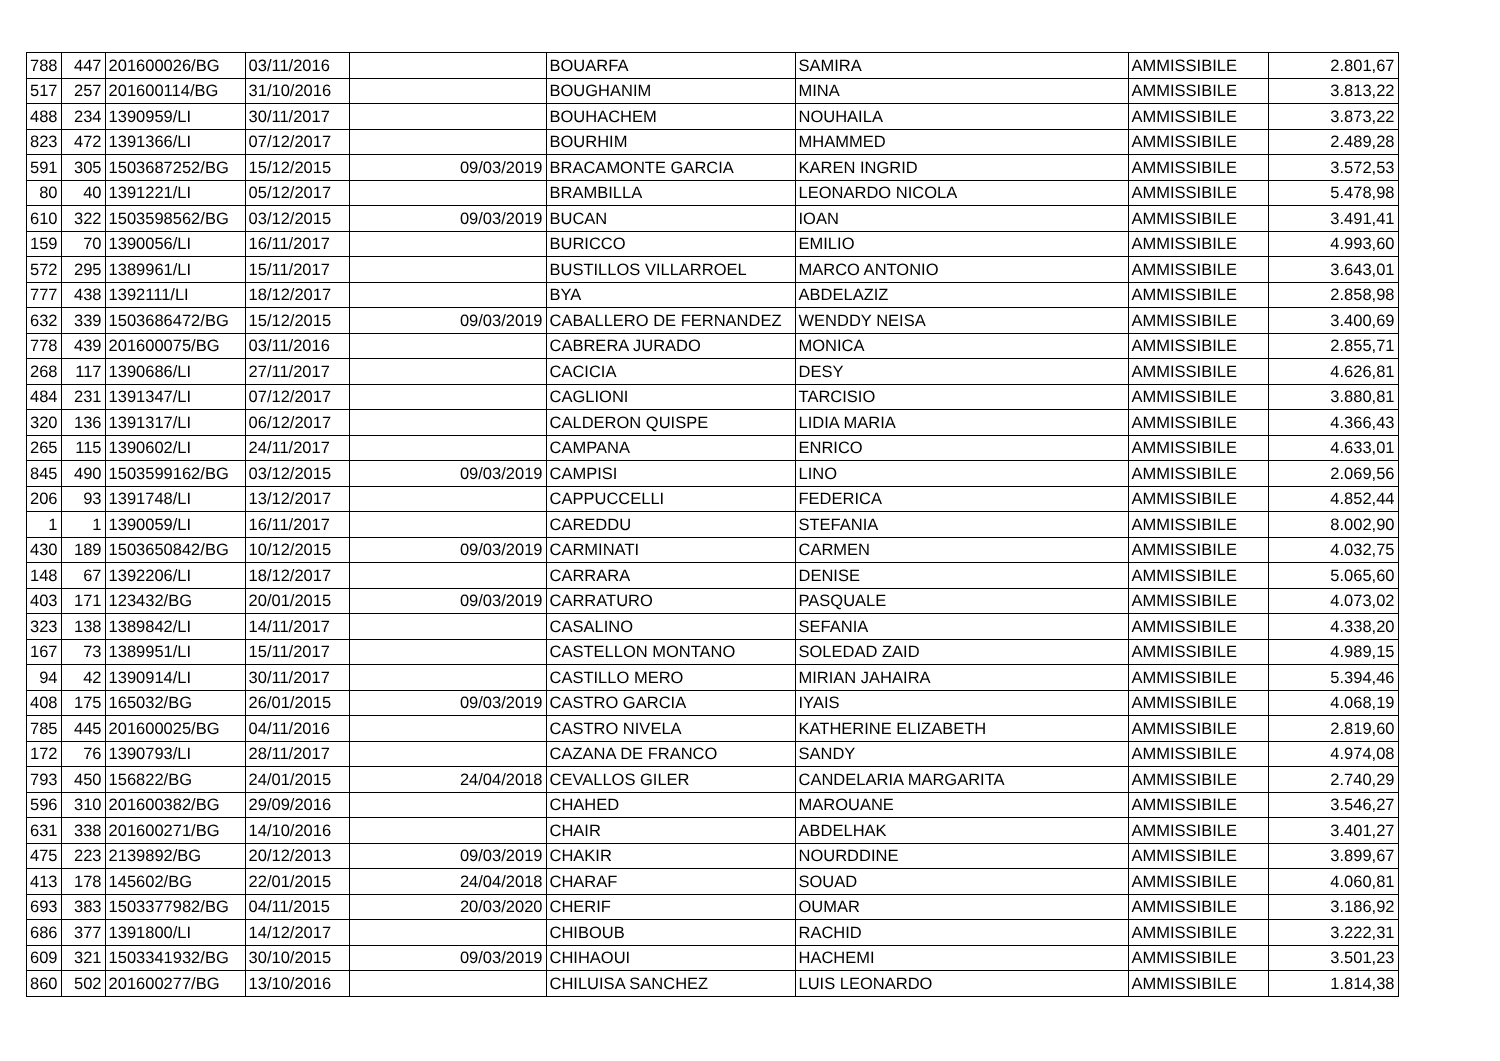| 788 | 447 | 201600026/BG | 03/11/2016 | | BOUARFA | SAMIRA | AMMISSIBILE | 2.801,67 |
| 517 | 257 | 201600114/BG | 31/10/2016 | | BOUGHANIM | MINA | AMMISSIBILE | 3.813,22 |
| 488 | 234 | 1390959/LI | 30/11/2017 | | BOUHACHEM | NOUHAILA | AMMISSIBILE | 3.873,22 |
| 823 | 472 | 1391366/LI | 07/12/2017 | | BOURHIM | MHAMMED | AMMISSIBILE | 2.489,28 |
| 591 | 305 | 1503687252/BG | 15/12/2015 | 09/03/2019 | BRACAMONTE GARCIA | KAREN INGRID | AMMISSIBILE | 3.572,53 |
| 80 | 40 | 1391221/LI | 05/12/2017 | | BRAMBILLA | LEONARDO NICOLA | AMMISSIBILE | 5.478,98 |
| 610 | 322 | 1503598562/BG | 03/12/2015 | 09/03/2019 | BUCAN | IOAN | AMMISSIBILE | 3.491,41 |
| 159 | 70 | 1390056/LI | 16/11/2017 | | BURICCO | EMILIO | AMMISSIBILE | 4.993,60 |
| 572 | 295 | 1389961/LI | 15/11/2017 | | BUSTILLOS VILLARROEL | MARCO ANTONIO | AMMISSIBILE | 3.643,01 |
| 777 | 438 | 1392111/LI | 18/12/2017 | | BYA | ABDELAZIZ | AMMISSIBILE | 2.858,98 |
| 632 | 339 | 1503686472/BG | 15/12/2015 | 09/03/2019 | CABALLERO DE FERNANDEZ | WENDDY NEISA | AMMISSIBILE | 3.400,69 |
| 778 | 439 | 201600075/BG | 03/11/2016 | | CABRERA JURADO | MONICA | AMMISSIBILE | 2.855,71 |
| 268 | 117 | 1390686/LI | 27/11/2017 | | CACICIA | DESY | AMMISSIBILE | 4.626,81 |
| 484 | 231 | 1391347/LI | 07/12/2017 | | CAGLIONI | TARCISIO | AMMISSIBILE | 3.880,81 |
| 320 | 136 | 1391317/LI | 06/12/2017 | | CALDERON QUISPE | LIDIA MARIA | AMMISSIBILE | 4.366,43 |
| 265 | 115 | 1390602/LI | 24/11/2017 | | CAMPANA | ENRICO | AMMISSIBILE | 4.633,01 |
| 845 | 490 | 1503599162/BG | 03/12/2015 | 09/03/2019 | CAMPISI | LINO | AMMISSIBILE | 2.069,56 |
| 206 | 93 | 1391748/LI | 13/12/2017 | | CAPPUCCELLI | FEDERICA | AMMISSIBILE | 4.852,44 |
| 1 | 1 | 1390059/LI | 16/11/2017 | | CAREDDU | STEFANIA | AMMISSIBILE | 8.002,90 |
| 430 | 189 | 1503650842/BG | 10/12/2015 | 09/03/2019 | CARMINATI | CARMEN | AMMISSIBILE | 4.032,75 |
| 148 | 67 | 1392206/LI | 18/12/2017 | | CARRARA | DENISE | AMMISSIBILE | 5.065,60 |
| 403 | 171 | 123432/BG | 20/01/2015 | 09/03/2019 | CARRATURO | PASQUALE | AMMISSIBILE | 4.073,02 |
| 323 | 138 | 1389842/LI | 14/11/2017 | | CASALINO | SEFANIA | AMMISSIBILE | 4.338,20 |
| 167 | 73 | 1389951/LI | 15/11/2017 | | CASTELLON MONTANO | SOLEDAD ZAID | AMMISSIBILE | 4.989,15 |
| 94 | 42 | 1390914/LI | 30/11/2017 | | CASTILLO MERO | MIRIAN JAHAIRA | AMMISSIBILE | 5.394,46 |
| 408 | 175 | 165032/BG | 26/01/2015 | 09/03/2019 | CASTRO GARCIA | IYAIS | AMMISSIBILE | 4.068,19 |
| 785 | 445 | 201600025/BG | 04/11/2016 | | CASTRO NIVELA | KATHERINE ELIZABETH | AMMISSIBILE | 2.819,60 |
| 172 | 76 | 1390793/LI | 28/11/2017 | | CAZANA DE FRANCO | SANDY | AMMISSIBILE | 4.974,08 |
| 793 | 450 | 156822/BG | 24/01/2015 | 24/04/2018 | CEVALLOS GILER | CANDELARIA MARGARITA | AMMISSIBILE | 2.740,29 |
| 596 | 310 | 201600382/BG | 29/09/2016 | | CHAHED | MAROUANE | AMMISSIBILE | 3.546,27 |
| 631 | 338 | 201600271/BG | 14/10/2016 | | CHAIR | ABDELHAK | AMMISSIBILE | 3.401,27 |
| 475 | 223 | 2139892/BG | 20/12/2013 | 09/03/2019 | CHAKIR | NOURDDINE | AMMISSIBILE | 3.899,67 |
| 413 | 178 | 145602/BG | 22/01/2015 | 24/04/2018 | CHARAF | SOUAD | AMMISSIBILE | 4.060,81 |
| 693 | 383 | 1503377982/BG | 04/11/2015 | 20/03/2020 | CHERIF | OUMAR | AMMISSIBILE | 3.186,92 |
| 686 | 377 | 1391800/LI | 14/12/2017 | | CHIBOUB | RACHID | AMMISSIBILE | 3.222,31 |
| 609 | 321 | 1503341932/BG | 30/10/2015 | 09/03/2019 | CHIHAOUI | HACHEMI | AMMISSIBILE | 3.501,23 |
| 860 | 502 | 201600277/BG | 13/10/2016 | | CHILUISA SANCHEZ | LUIS LEONARDO | AMMISSIBILE | 1.814,38 |